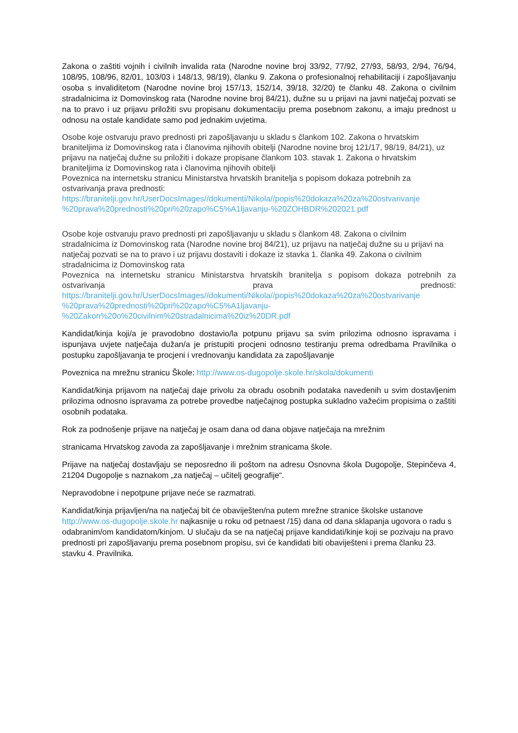Zakona o zaštiti vojnih i civilnih invalida rata (Narodne novine broj 33/92, 77/92, 27/93, 58/93, 2/94, 76/94, 108/95, 108/96, 82/01, 103/03 i 148/13, 98/19), članku 9. Zakona o profesionalnoj rehabilitaciji i zapošljavanju osoba s invaliditetom (Narodne novine broj 157/13, 152/14, 39/18, 32/20) te članku 48. Zakona o civilnim stradalnicima iz Domovinskog rata (Narodne novine broj 84/21), dužne su u prijavi na javni natječaj pozvati se na to pravo i uz prijavu priložiti svu propisanu dokumentaciju prema posebnom zakonu, a imaju prednost u odnosu na ostale kandidate samo pod jednakim uvjetima.
Osobe koje ostvaruju pravo prednosti pri zapošljavanju u skladu s člankom 102. Zakona o hrvatskim braniteljima iz Domovinskog rata i članovima njihovih obitelji (Narodne novine broj 121/17, 98/19, 84/21), uz prijavu na natječaj dužne su priložiti i dokaze propisane člankom 103. stavak 1. Zakona o hrvatskim braniteljima iz Domovinskog rata i članovima njihovih obitelji
Poveznica na internetsku stranicu Ministarstva hrvatskih branitelja s popisom dokaza potrebnih za ostvarivanja prava prednosti:
https://branitelji.gov.hr/UserDocsImages//dokumenti/Nikola//popis%20dokaza%20za%20ostvarivanje %20prava%20prednosti%20pri%20zapo%C5%A1ljavanju-%20ZOHBDR%202021.pdf
Osobe koje ostvaruju pravo prednosti pri zapošljavanju u skladu s člankom 48. Zakona o civilnim stradalnicima iz Domovinskog rata (Narodne novine broj 84/21), uz prijavu na natječaj dužne su u prijavi na natječaj pozvati se na to pravo i uz prijavu dostaviti i dokaze iz stavka 1. članka 49. Zakona o civilnim stradalnicima iz Domovinskog rata
Poveznica na internetsku stranicu Ministarstva hrvatskih branitelja s popisom dokaza potrebnih za ostvarivanja prava prednosti:
https://branitelji.gov.hr/UserDocsImages//dokumenti/Nikola//popis%20dokaza%20za%20ostvarivanje %20prava%20prednosti%20pri%20zapo%C5%A1ljavanju-
%20Zakon%20o%20civilnim%20stradalnicima%20iz%20DR.pdf
Kandidat/kinja koji/a je pravodobno dostavio/la potpunu prijavu sa svim prilozima odnosno ispravama i ispunjava uvjete natječaja dužan/a je pristupiti procjeni odnosno testiranju prema odredbama Pravilnika o postupku zapošljavanja te procjeni i vrednovanju kandidata za zapošljavanje
Poveznica na mrežnu stranicu Škole: http://www.os-dugopolje.skole.hr/skola/dokumenti
Kandidat/kinja prijavom na natječaj daje privolu za obradu osobnih podataka navedenih u svim dostavljenim prilozima odnosno ispravama za potrebe provedbe natječajnog postupka sukladno važećim propisima o zaštiti osobnih podataka.
Rok za podnošenje prijave na natječaj je osam dana od dana objave natječaja na mrežnim
stranicama Hrvatskog zavoda za zapošljavanje i mrežnim stranicama škole.
Prijave na natječaj dostavljaju se neposredno ili poštom na adresu Osnovna škola Dugopolje, Stepinčeva 4, 21204 Dugopolje s naznakom „za natječaj – učitelj geografije“.
Nepravodobne i nepotpune prijave neće se razmatrati.
Kandidat/kinja prijavljen/na na natječaj bit će obaviješten/na putem mrežne stranice školske ustanove http://www.os-dugopolje.skole.hr najkasnije u roku od petnaest /15) dana od dana sklapanja ugovora o radu s odabranim/om kandidatom/kinjom. U slučaju da se na natječaj prijave kandidati/kinje koji se pozivaju na pravo prednosti pri zapošljavanju prema posebnom propisu, svi će kandidati biti obaviješteni i prema članku 23. stavku 4. Pravilnika.